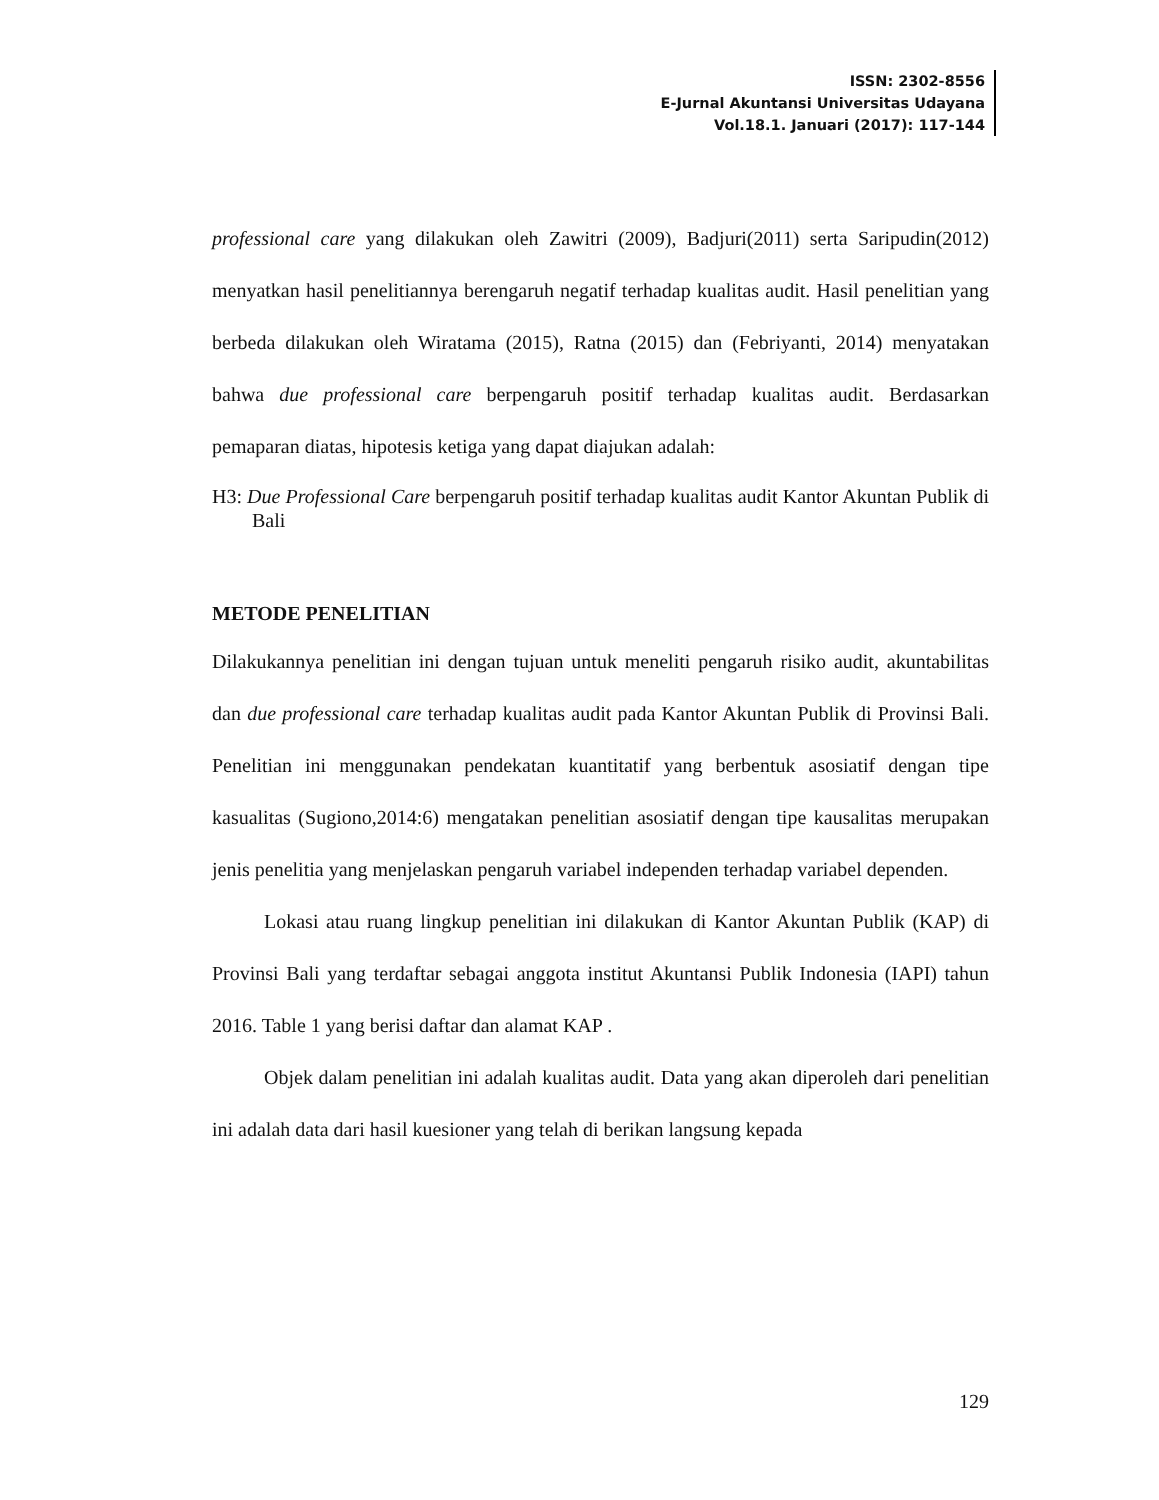ISSN: 2302-8556
E-Jurnal Akuntansi Universitas Udayana
Vol.18.1. Januari (2017): 117-144
professional care yang dilakukan oleh Zawitri (2009), Badjuri(2011) serta Saripudin(2012) menyatkan hasil penelitiannya berengaruh negatif terhadap kualitas audit. Hasil penelitian yang berbeda dilakukan oleh Wiratama (2015), Ratna (2015) dan (Febriyanti, 2014) menyatakan bahwa due professional care berpengaruh positif terhadap kualitas audit. Berdasarkan pemaparan diatas, hipotesis ketiga yang dapat diajukan adalah:
H3: Due Professional Care berpengaruh positif terhadap kualitas audit Kantor Akuntan Publik di Bali
METODE PENELITIAN
Dilakukannya penelitian ini dengan tujuan untuk meneliti pengaruh risiko audit, akuntabilitas dan due professional care terhadap kualitas audit pada Kantor Akuntan Publik di Provinsi Bali. Penelitian ini menggunakan pendekatan kuantitatif yang berbentuk asosiatif dengan tipe kasualitas (Sugiono,2014:6) mengatakan penelitian asosiatif dengan tipe kausalitas merupakan jenis penelitia yang menjelaskan pengaruh variabel independen terhadap variabel dependen.
Lokasi atau ruang lingkup penelitian ini dilakukan di Kantor Akuntan Publik (KAP) di Provinsi Bali yang terdaftar sebagai anggota institut Akuntansi Publik Indonesia (IAPI) tahun 2016. Table 1 yang berisi daftar dan alamat KAP .
Objek dalam penelitian ini adalah kualitas audit. Data yang akan diperoleh dari penelitian ini adalah data dari hasil kuesioner yang telah di berikan langsung kepada
129